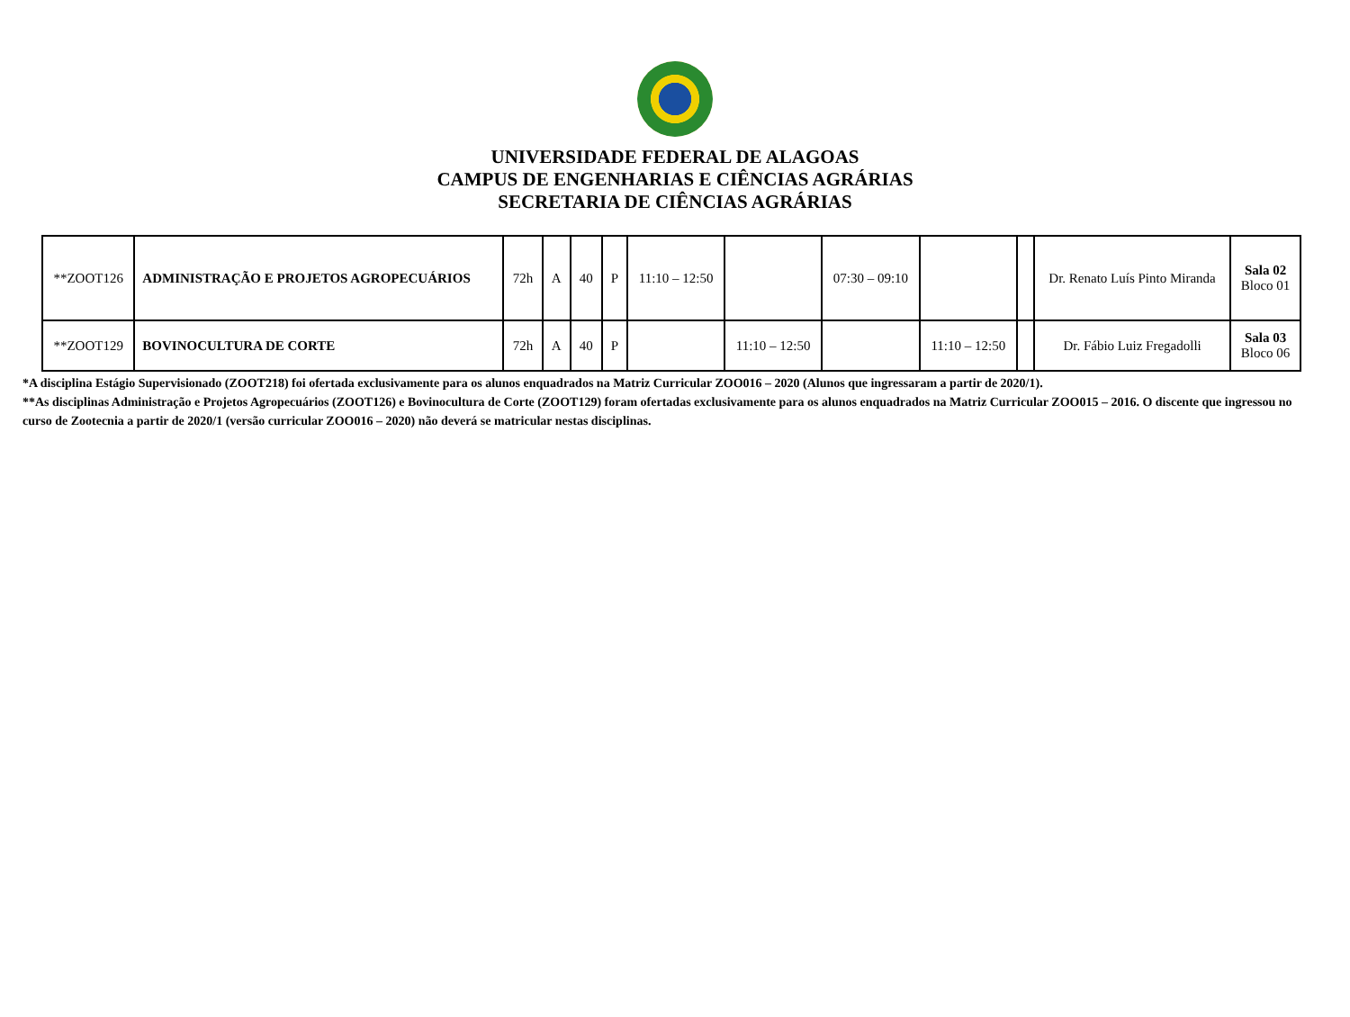UNIVERSIDADE FEDERAL DE ALAGOAS
CAMPUS DE ENGENHARIAS E CIÊNCIAS AGRÁRIAS
SECRETARIA DE CIÊNCIAS AGRÁRIAS
| **ZOOT126 | ADMINISTRAÇÃO E PROJETOS AGROPECUÁRIOS | 72h | A | 40 | P | 11:10 – 12:50 | | 07:30 – 09:10 | | | Dr. Renato Luís Pinto Miranda | Sala 02 Bloco 01 |
| **ZOOT129 | BOVINOCULTURA DE CORTE | 72h | A | 40 | P | | 11:10 – 12:50 | | 11:10 – 12:50 | | Dr. Fábio Luiz Fregadolli | Sala 03 Bloco 06 |
*A disciplina Estágio Supervisionado (ZOOT218) foi ofertada exclusivamente para os alunos enquadrados na Matriz Curricular ZOO016 – 2020 (Alunos que ingressaram a partir de 2020/1).
**As disciplinas Administração e Projetos Agropecuários (ZOOT126) e Bovinocultura de Corte (ZOOT129) foram ofertadas exclusivamente para os alunos enquadrados na Matriz Curricular ZOO015 – 2016. O discente que ingressou no curso de Zootecnia a partir de 2020/1 (versão curricular ZOO016 – 2020) não deverá se matricular nestas disciplinas.